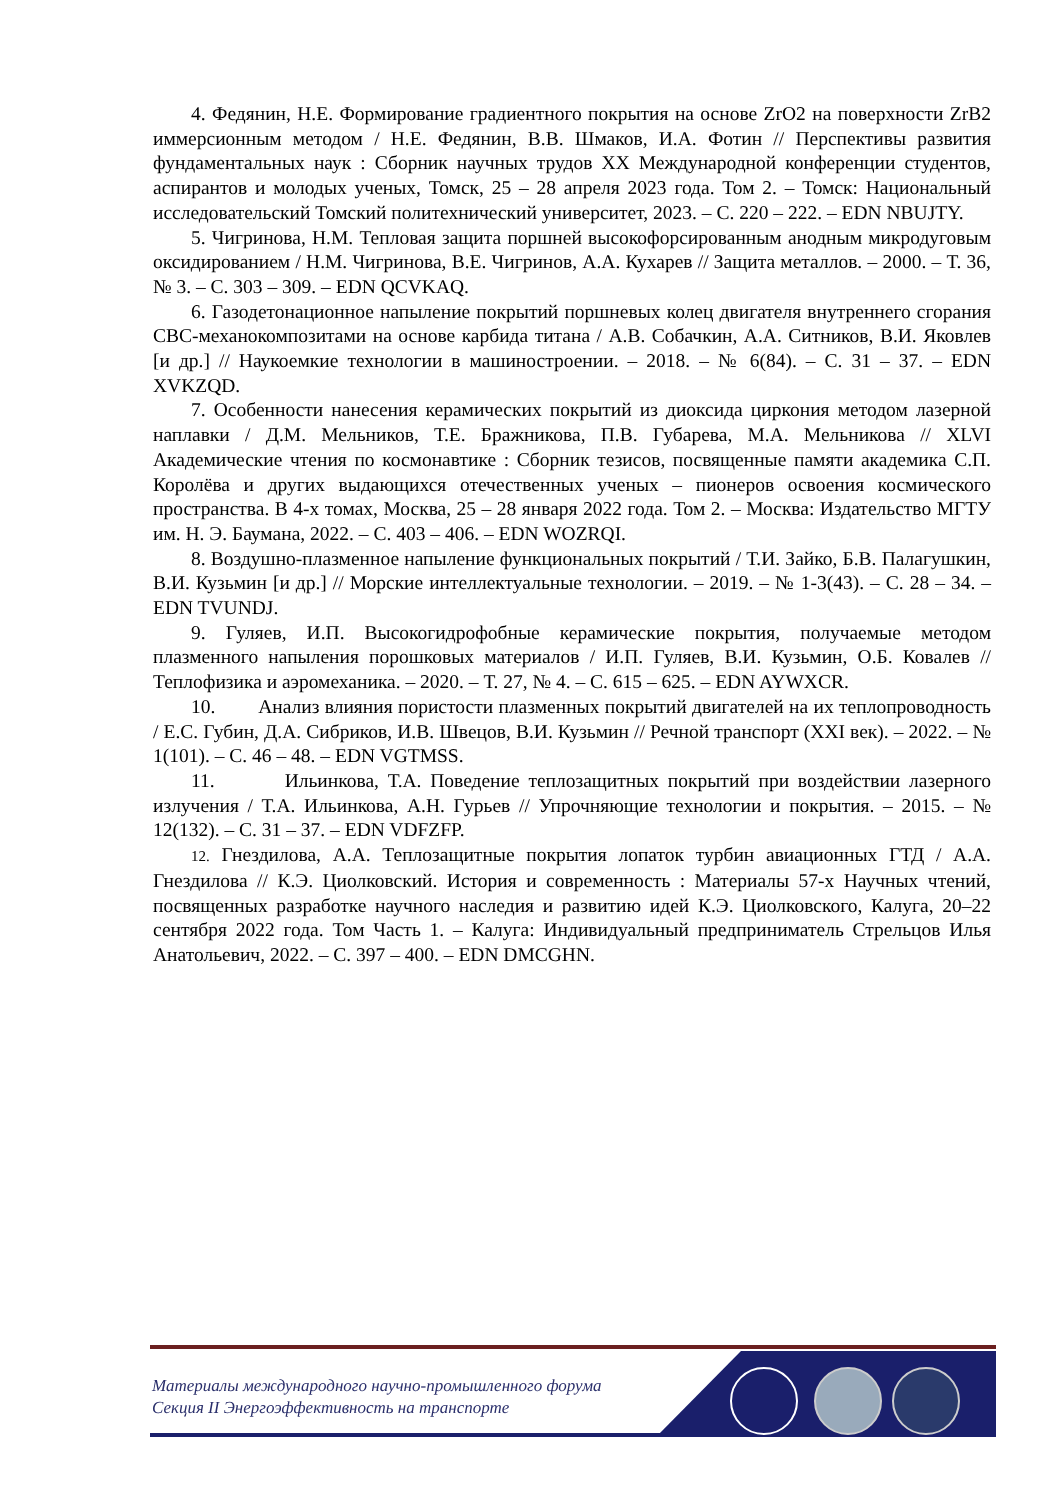4. Федянин, Н.Е. Формирование градиентного покрытия на основе ZrO2 на поверхности ZrB2 иммерсионным методом / Н.Е. Федянин, В.В. Шмаков, И.А. Фотин // Перспективы развития фундаментальных наук : Сборник научных трудов XX Международной конференции студентов, аспирантов и молодых ученых, Томск, 25 – 28 апреля 2023 года. Том 2. – Томск: Национальный исследовательский Томский политехнический университет, 2023. – С. 220 – 222. – EDN NBUJTY.
5. Чигринова, Н.М. Тепловая защита поршней высокофорсированным анодным микродуговым оксидированием / Н.М. Чигринова, В.Е. Чигринов, А.А. Кухарев // Защита металлов. – 2000. – Т. 36, № 3. – С. 303 – 309. – EDN QCVKAQ.
6. Газодетонационное напыление покрытий поршневых колец двигателя внутреннего сгорания СВС-механокомпозитами на основе карбида титана / А.В. Собачкин, А.А. Ситников, В.И. Яковлев [и др.] // Наукоемкие технологии в машиностроении. – 2018. – № 6(84). – С. 31 – 37. – EDN XVKZQD.
7. Особенности нанесения керамических покрытий из диоксида циркония методом лазерной наплавки / Д.М. Мельников, Т.Е. Бражникова, П.В. Губарева, М.А. Мельникова // XLVI Академические чтения по космонавтике : Сборник тезисов, посвященные памяти академика С.П. Королёва и других выдающихся отечественных ученых – пионеров освоения космического пространства. В 4-х томах, Москва, 25 – 28 января 2022 года. Том 2. – Москва: Издательство МГТУ им. Н. Э. Баумана, 2022. – С. 403 – 406. – EDN WOZRQI.
8. Воздушно-плазменное напыление функциональных покрытий / Т.И. Зайко, Б.В. Палагушкин, В.И. Кузьмин [и др.] // Морские интеллектуальные технологии. – 2019. – № 1-3(43). – С. 28 – 34. – EDN TVUNDJ.
9. Гуляев, И.П. Высокогидрофобные керамические покрытия, получаемые методом плазменного напыления порошковых материалов / И.П. Гуляев, В.И. Кузьмин, О.Б. Ковалев // Теплофизика и аэромеханика. – 2020. – Т. 27, № 4. – С. 615 – 625. – EDN AYWXCR.
10. Анализ влияния пористости плазменных покрытий двигателей на их теплопроводность / Е.С. Губин, Д.А. Сибриков, И.В. Швецов, В.И. Кузьмин // Речной транспорт (XXI век). – 2022. – № 1(101). – С. 46 – 48. – EDN VGTMSS.
11. Ильинкова, Т.А. Поведение теплозащитных покрытий при воздействии лазерного излучения / Т.А. Ильинкова, А.Н. Гурьев // Упрочняющие технологии и покрытия. – 2015. – № 12(132). – С. 31 – 37. – EDN VDFZFP.
12. Гнездилова, А.А. Теплозащитные покрытия лопаток турбин авиационных ГТД / А.А. Гнездилова // К.Э. Циолковский. История и современность : Материалы 57-х Научных чтений, посвященных разработке научного наследия и развитию идей К.Э. Циолковского, Калуга, 20–22 сентября 2022 года. Том Часть 1. – Калуга: Индивидуальный предприниматель Стрельцов Илья Анатольевич, 2022. – С. 397 – 400. – EDN DMCGHN.
Материалы международного научно-промышленного форума
Секция II Энергоэффективность на транспорте